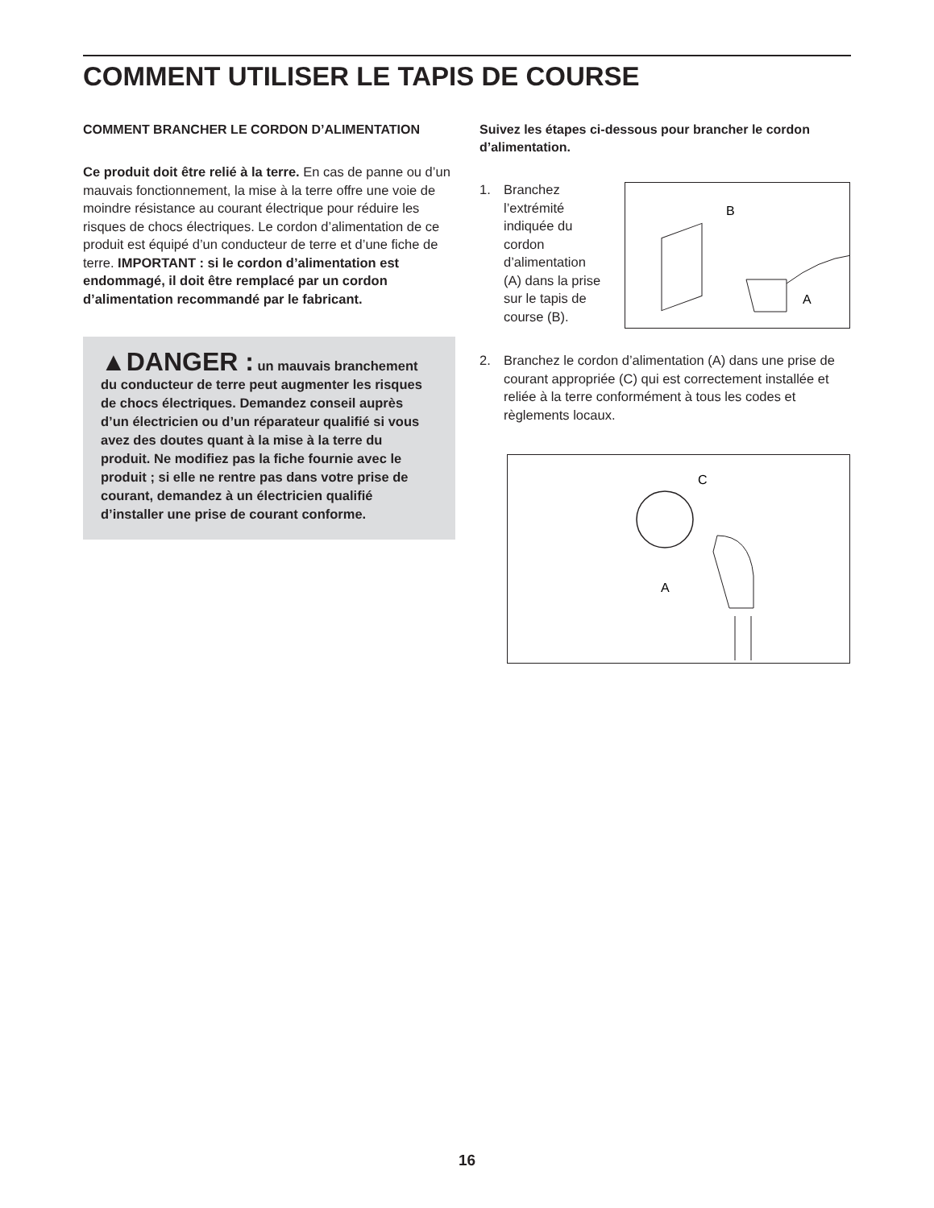COMMENT UTILISER LE TAPIS DE COURSE
COMMENT BRANCHER LE CORDON D’ALIMENTATION
Ce produit doit être relié à la terre. En cas de panne ou d’un mauvais fonctionnement, la mise à la terre offre une voie de moindre résistance au courant électrique pour réduire les risques de chocs électriques. Le cordon d’alimentation de ce produit est équipé d’un conducteur de terre et d’une fiche de terre. IMPORTANT : si le cordon d’alimentation est endommagé, il doit être remplacé par un cordon d’alimentation recommandé par le fabricant.
▲DANGER : un mauvais branchement du conducteur de terre peut augmenter les risques de chocs électriques. Demandez conseil auprès d’un électricien ou d’un réparateur qualifié si vous avez des doutes quant à la mise à la terre du produit. Ne modifiez pas la fiche fournie avec le produit ; si elle ne rentre pas dans votre prise de courant, demandez à un électricien qualifié d’installer une prise de courant conforme.
Suivez les étapes ci-dessous pour brancher le cordon d’alimentation.
1. Branchez l’extrémité indiquée du cordon d’alimentation (A) dans la prise sur le tapis de course (B).
B
A
2. Branchez le cordon d’alimentation (A) dans une prise de courant appropriée (C) qui est correctement installée et reliée à la terre conformément à tous les codes et règlements locaux.
C
A
16